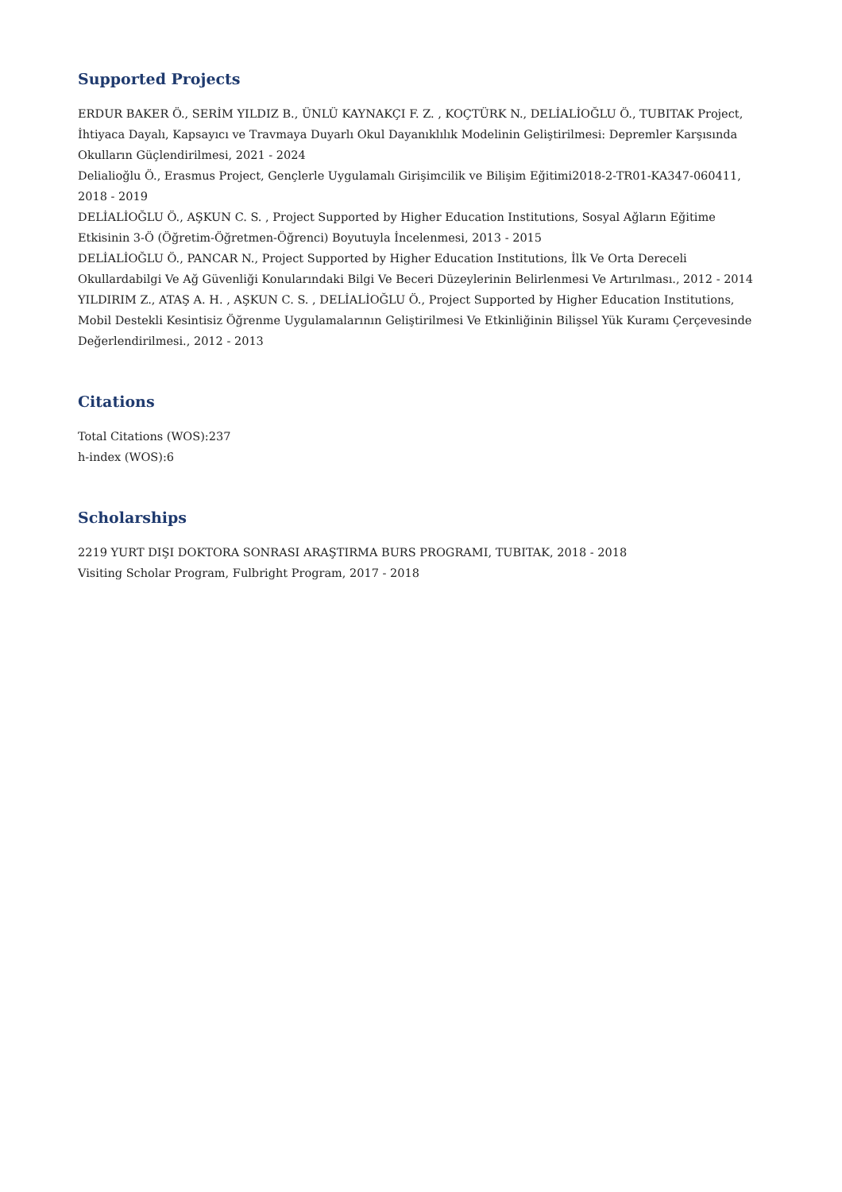Supported Projects
ERDUR BAKER Ö., SERİM YILDIZ B., ÜNLÜ KAYNAKÇI F. Z. , KOÇTÜRK N., DELİALİOĞLU Ö., TUBITAK Project, İhtiyaca Dayalı, Kapsayıcı ve Travmaya Duyarlı Okul Dayanıklılık Modelinin Geliştirilmesi: Depremler Karşısında Okulların Güçlendirilmesi, 2021 - 2024
Delialioğlu Ö., Erasmus Project, Gençlerle Uygulamalı Girişimcilik ve Bilişim Eğitimi2018-2-TR01-KA347-060411, 2018 - 2019
DELİALİOĞLU Ö., AŞKUN C. S. , Project Supported by Higher Education Institutions, Sosyal Ağların Eğitime Etkisinin 3-Ö (Öğretim-Öğretmen-Öğrenci) Boyutuyla İncelenmesi, 2013 - 2015
DELİALİOĞLU Ö., PANCAR N., Project Supported by Higher Education Institutions, İlk Ve Orta Dereceli Okullardabilgi Ve Ağ Güvenliği Konularındaki Bilgi Ve Beceri Düzeylerinin Belirlenmesi Ve Artırılması., 2012 - 2014
YILDIRIM Z., ATAŞ A. H. , AŞKUN C. S. , DELİALİOĞLU Ö., Project Supported by Higher Education Institutions, Mobil Destekli Kesintisiz Öğrenme Uygulamalarının Geliştirilmesi Ve Etkinliğinin Bilişsel Yük Kuramı Çerçevesinde Değerlendirilmesi., 2012 - 2013
Citations
Total Citations (WOS):237
h-index (WOS):6
Scholarships
2219 YURT DIŞI DOKTORA SONRASI ARAŞTIRMA BURS PROGRAMI, TUBITAK, 2018 - 2018
Visiting Scholar Program, Fulbright Program, 2017 - 2018